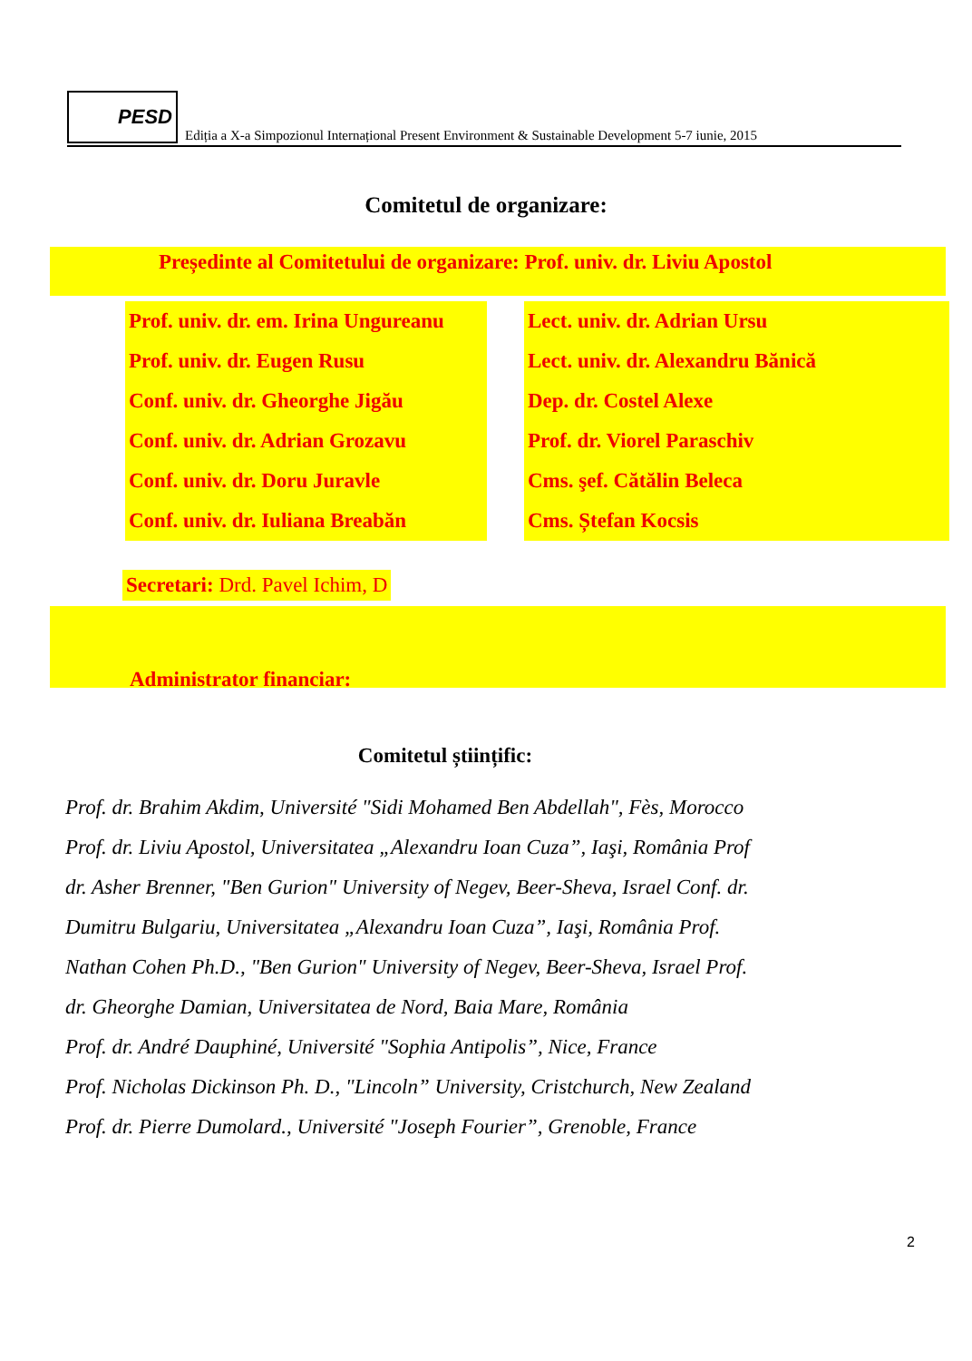PESD
Ediția a X-a Simpozionul Internațional Present Environment & Sustainable Development 5-7 iunie, 2015
Comitetul de organizare:
Președinte al Comitetului de organizare: Prof. univ. dr. Liviu Apostol
Prof. univ. dr. em. Irina Ungureanu
Prof. univ. dr. Eugen Rusu
Conf. univ. dr. Gheorghe Jigău
Conf. univ. dr. Adrian Grozavu
Conf. univ. dr. Doru Juravle
Conf. univ. dr. Iuliana Breabăn
Lect. univ. dr. Adrian Ursu
Lect. univ. dr. Alexandru Bănică
Dep. dr. Costel Alexe
Prof. dr. Viorel Paraschiv
Cms. şef. Cătălin Beleca
Cms. Ștefan Kocsis
Secretari: Drd. Pavel Ichim, D
Administrator financiar:
Comitetul științific:
Prof. dr. Brahim Akdim, Université "Sidi Mohamed Ben Abdellah", Fès, Morocco
Prof. dr. Liviu Apostol, Universitatea „Alexandru Ioan Cuza”, Iaşi, România Prof
dr. Asher Brenner, "Ben Gurion" University of Negev, Beer-Sheva, Israel Conf. dr.
Dumitru Bulgariu, Universitatea „Alexandru Ioan Cuza”, Iaşi, România Prof.
Nathan Cohen Ph.D., "Ben Gurion" University of Negev, Beer-Sheva, Israel Prof.
dr. Gheorghe Damian, Universitatea de Nord, Baia Mare, România
Prof. dr. André Dauphiné, Université "Sophia Antipolis”, Nice, France
Prof. Nicholas Dickinson Ph. D., "Lincoln” University, Cristchurch, New Zealand
Prof. dr. Pierre Dumolard., Université "Joseph Fourier”, Grenoble, France
2